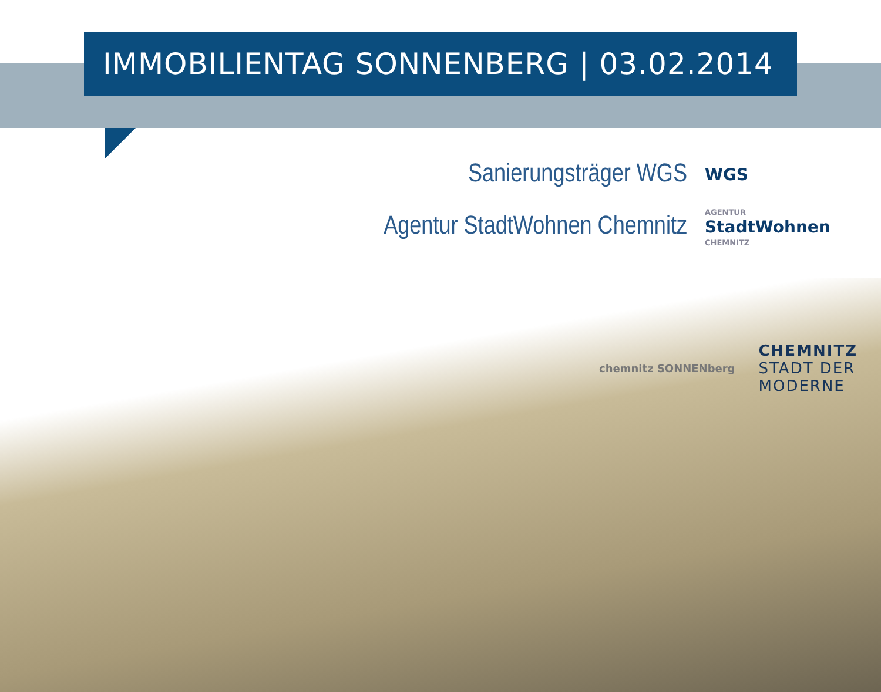IMMOBILIENTAG SONNENBERG | 03.02.2014
Sanierungsträger WGS
WGS
Agentur StadtWohnen Chemnitz
AGENTUR
StadtWohnen
CHEMNITZ
chemnitz SONNENberg
CHEMNITZ
STADT DER
MODERNE